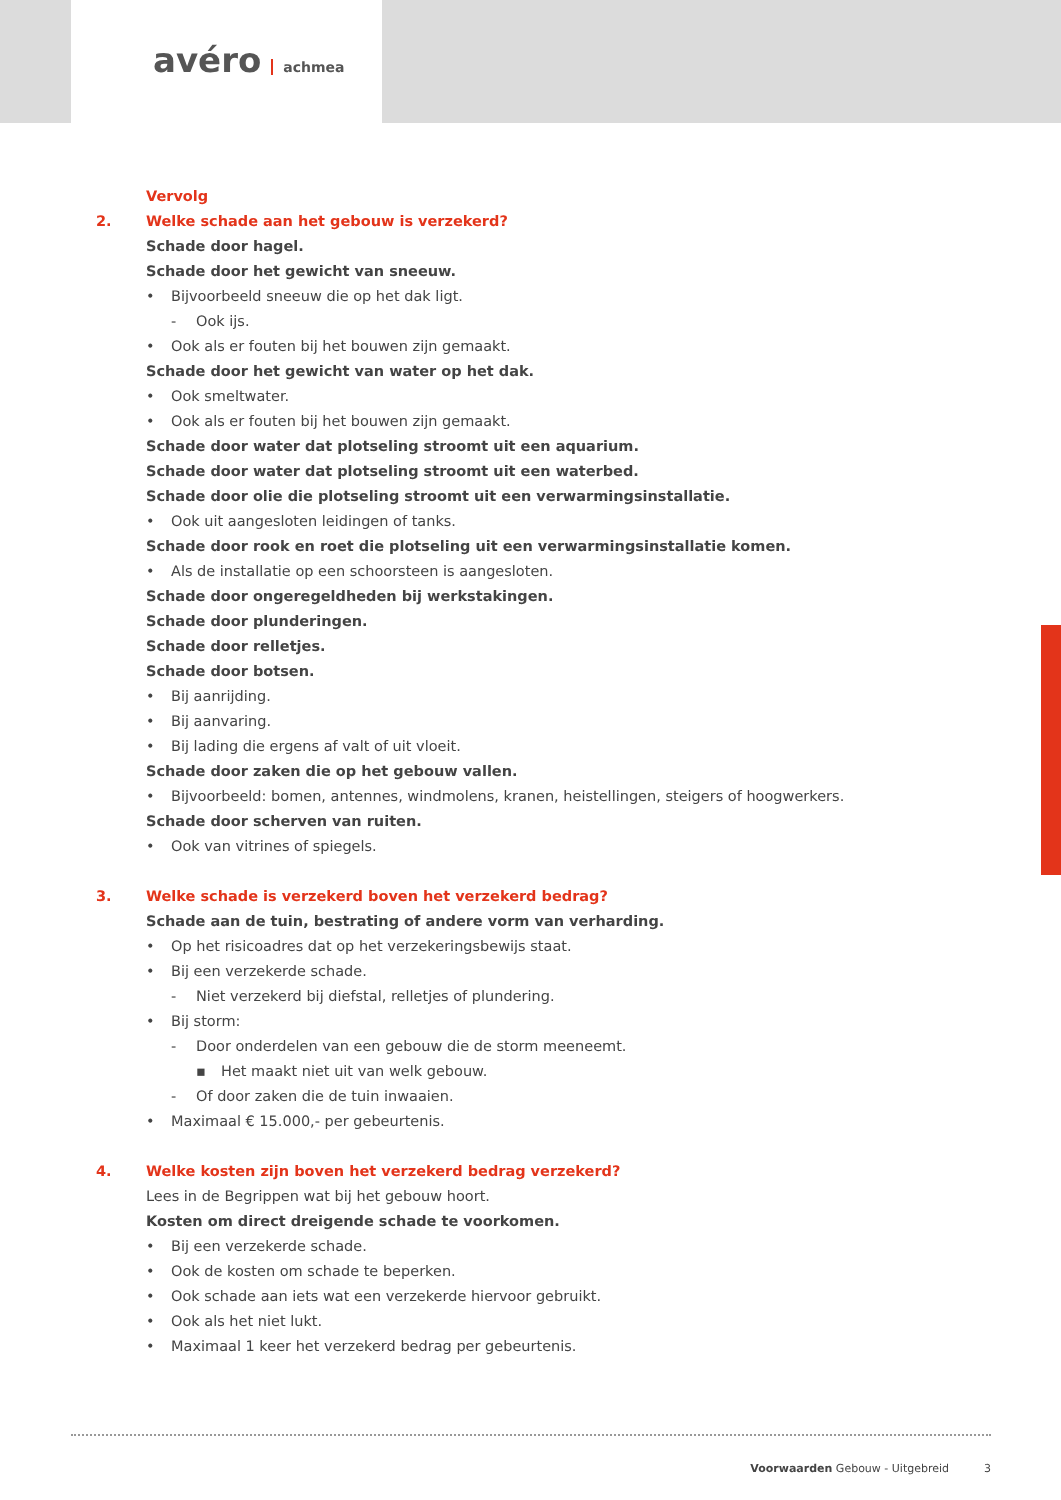avéro achmea
Vervolg
2. Welke schade aan het gebouw is verzekerd?
Schade door hagel.
Schade door het gewicht van sneeuw.
• Bijvoorbeeld sneeuw die op het dak ligt.
- Ook ijs.
• Ook als er fouten bij het bouwen zijn gemaakt.
Schade door het gewicht van water op het dak.
• Ook smeltwater.
• Ook als er fouten bij het bouwen zijn gemaakt.
Schade door water dat plotseling stroomt uit een aquarium.
Schade door water dat plotseling stroomt uit een waterbed.
Schade door olie die plotseling stroomt uit een verwarmingsinstallatie.
• Ook uit aangesloten leidingen of tanks.
Schade door rook en roet die plotseling uit een verwarmingsinstallatie komen.
• Als de installatie op een schoorsteen is aangesloten.
Schade door ongeregeldheden bij werkstakingen.
Schade door plunderingen.
Schade door relletjes.
Schade door botsen.
• Bij aanrijding.
• Bij aanvaring.
• Bij lading die ergens af valt of uit vloeit.
Schade door zaken die op het gebouw vallen.
• Bijvoorbeeld: bomen, antennes, windmolens, kranen, heistellingen, steigers of hoogwerkers.
Schade door scherven van ruiten.
• Ook van vitrines of spiegels.
3. Welke schade is verzekerd boven het verzekerd bedrag?
Schade aan de tuin, bestrating of andere vorm van verharding.
• Op het risicoadres dat op het verzekeringsbewijs staat.
• Bij een verzekerde schade.
- Niet verzekerd bij diefstal, relletjes of plundering.
• Bij storm:
- Door onderdelen van een gebouw die de storm meeneemt.
▪ Het maakt niet uit van welk gebouw.
- Of door zaken die de tuin inwaaien.
• Maximaal € 15.000,- per gebeurtenis.
4. Welke kosten zijn boven het verzekerd bedrag verzekerd?
Lees in de Begrippen wat bij het gebouw hoort.
Kosten om direct dreigende schade te voorkomen.
• Bij een verzekerde schade.
• Ook de kosten om schade te beperken.
• Ook schade aan iets wat een verzekerde hiervoor gebruikt.
• Ook als het niet lukt.
• Maximaal 1 keer het verzekerd bedrag per gebeurtenis.
Voorwaarden Gebouw - Uitgebreid 3